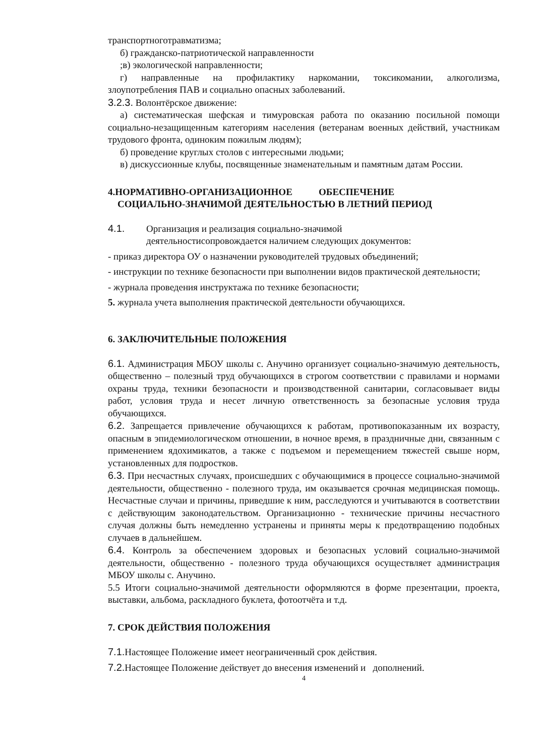транспортноготравматизма;
б) гражданско-патриотической направленности
;в) экологической направленности;
г) направленные на профилактику наркомании, токсикомании, алкоголизма, злоупотребления ПАВ и социально опасных заболеваний.
3.2.3. Волонтёрское движение:
а) систематическая шефская и тимуровская работа по оказанию посильной помощи социально-незащищенным категориям населения (ветеранам военных действий, участникам трудового фронта, одиноким пожилым людям);
б) проведение круглых столов с интересными людьми;
в) дискуссионные клубы, посвященные знаменательным и памятным датам России.
4.НОРМАТИВНО-ОРГАНИЗАЦИОННОЕ ОБЕСПЕЧЕНИЕ
СОЦИАЛЬНО-ЗНАЧИМОЙ ДЕЯТЕЛЬНОСТЬЮ В ЛЕТНИЙ ПЕРИОД
4.1. Организация и реализация социально-значимой
деятельностисопровождается наличием следующих документов:
- приказ директора ОУ о назначении руководителей трудовых объединений;
- инструкции по технике безопасности при выполнении видов практической деятельности;
- журнала проведения инструктажа по технике безопасности;
5. журнала учета выполнения практической деятельности обучающихся.
6. ЗАКЛЮЧИТЕЛЬНЫЕ ПОЛОЖЕНИЯ
6.1. Администрация МБОУ школы с. Анучино организует социально-значимую деятельность, общественно – полезный труд обучающихся в строгом соответствии с правилами и нормами охраны труда, техники безопасности и производственной санитарии, согласовывает виды работ, условия труда и несет личную ответственность за безопасные условия труда обучающихся.
6.2. Запрещается привлечение обучающихся к работам, противопоказанным их возрасту, опасным в эпидемиологическом отношении, в ночное время, в праздничные дни, связанным с применением ядохимикатов, а также с подъемом и перемещением тяжестей свыше норм, установленных для подростков.
6.3. При несчастных случаях, происшедших с обучающимися в процессе социально-значимой деятельности, общественно - полезного труда, им оказывается срочная медицинская помощь. Несчастные случаи и причины, приведшие к ним, расследуются и учитываются в соответствии с действующим законодательством. Организационно - технические причины несчастного случая должны быть немедленно устранены и приняты меры к предотвращению подобных случаев в дальнейшем.
6.4. Контроль за обеспечением здоровых и безопасных условий социально-значимой деятельности, общественно - полезного труда обучающихся осуществляет администрация МБОУ школы с. Анучино.
5.5 Итоги социально-значимой деятельности оформляются в форме презентации, проекта, выставки, альбома, раскладного буклета, фотоотчёта и т.д.
7. СРОК ДЕЙСТВИЯ ПОЛОЖЕНИЯ
7.1. Настоящее Положение имеет неограниченный срок действия.
7.2. Настоящее Положение действует до внесения изменений и дополнений.
4